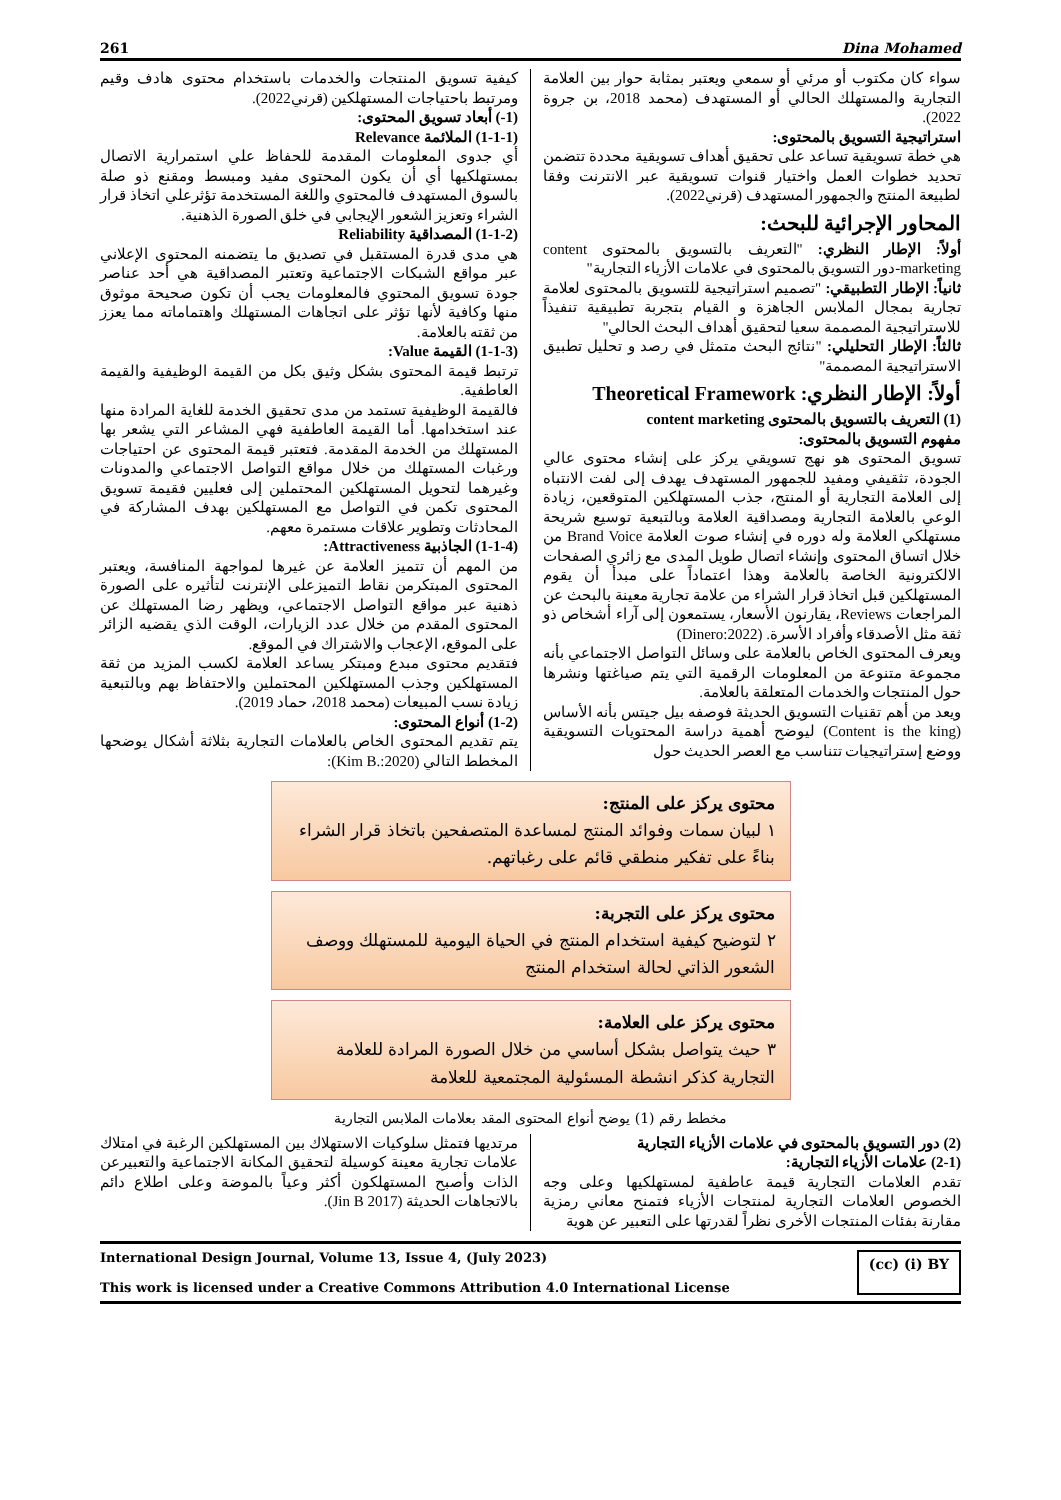261 Dina Mohamed
سواء كان مكتوب أو مرئي أو سمعي ويعتبر بمثابة حوار بين العلامة التجارية والمستهلك الحالي أو المستهدف (محمد 2018، بن جروة 2022).
استراتيجية التسويق بالمحتوى:
هي خطة تسويقية تساعد على تحقيق أهداف تسويقية محددة تتضمن تحديد خطوات العمل واختيار قنوات تسويقية عبر الانترنت وفقا لطبيعة المنتج والجمهور المستهدف (قرني2022).
المحاور الإجرائية للبحث:
أولاً: الإطار النظري: "التعريف بالتسويق بالمحتوى content marketing-دور التسويق بالمحتوى في علامات الأزياء التجارية"
ثانياً: الإطار التطبيقي: "تصميم استراتيجية للتسويق بالمحتوى لعلامة تجارية بمجال الملابس الجاهزة و القيام بتجربة تطبيقية تنفيذاً للاستراتيجية المصممة سعيا لتحقيق أهداف البحث الحالي"
ثالثاً: الإطار التحليلي: "نتائج البحث متمثل في رصد و تحليل تطبيق الاستراتيجية المصممة"
أولاً: الإطار النظري: Theoretical Framework
(1) التعريف بالتسويق بالمحتوى content marketing
مفهوم التسويق بالمحتوى:
تسويق المحتوى هو نهج تسويقي يركز على إنشاء محتوى عالي الجودة، تثقيفي ومفيد للجمهور المستهدف يهدف إلى لفت الانتباه إلى العلامة التجارية أو المنتج، جذب المستهلكين المتوقعين، زيادة الوعي بالعلامة التجارية ومصداقية العلامة وبالتبعية توسيع شريحة مستهلكي العلامة وله دوره في إنشاء صوت العلامة Brand Voice من خلال اتساق المحتوى وإنشاء اتصال طويل المدى مع زائري الصفحات الالكترونية الخاصة بالعلامة وهذا اعتماداً على مبدأ أن يقوم المستهلكين قبل اتخاذ قرار الشراء من علامة تجارية معينة بالبحث عن المراجعات Reviews، يقارنون الأسعار، يستمعون إلى آراء أشخاص ذو ثقة مثل الأصدقاء وأفراد الأسرة. (Dinero:2022)
ويعرف المحتوى الخاص بالعلامة على وسائل التواصل الاجتماعي بأنه مجموعة متنوعة من المعلومات الرقمية التي يتم صياغتها ونشرها حول المنتجات والخدمات المتعلقة بالعلامة.
ويعد من أهم تقنيات التسويق الحديثة فوصفه بيل جيتس بأنه الأساس (Content is the king) ليوضح أهمية دراسة المحتويات التسويقية ووضع إستراتيجيات تتناسب مع العصر الحديث حول
كيفية تسويق المنتجات والخدمات باستخدام محتوى هادف وقيم ومرتبط باحتياجات المستهلكين (قرني2022).
(1-) أبعاد تسويق المحتوى:
(1-1-1) الملائمة Relevance
أي جدوى المعلومات المقدمة للحفاظ علي استمرارية الاتصال بمستهلكيها أي أن يكون المحتوى مفيد ومبسط ومقنع ذو صلة بالسوق المستهدف فالمحتوي واللغة المستخدمة تؤثرعلي اتخاذ قرار الشراء وتعزيز الشعور الإيجابي في خلق الصورة الذهنية.
(1-1-2) المصداقية Reliability
هي مدى قدرة المستقبل في تصديق ما يتضمنه المحتوى الإعلاني عبر مواقع الشبكات الاجتماعية وتعتبر المصداقية هي أحد عناصر جودة تسويق المحتوي فالمعلومات يجب أن تكون صحيحة موثوق منها وكافية لأنها تؤثر على اتجاهات المستهلك واهتماماته مما يعزز من ثقته بالعلامة.
(1-1-3) القيمة Value:
ترتبط قيمة المحتوى بشكل وثيق بكل من القيمة الوظيفية والقيمة العاطفية.
فالقيمة الوظيفية تستمد من مدى تحقيق الخدمة للغاية المرادة منها عند استخدامها. أما القيمة العاطفية فهي المشاعر التي يشعر بها المستهلك من الخدمة المقدمة. فتعتبر قيمة المحتوى عن احتياجات ورغبات المستهلك من خلال مواقع التواصل الاجتماعي والمدونات وغيرهما لتحويل المستهلكين المحتملين إلى فعليين فقيمة تسويق المحتوى تكمن في التواصل مع المستهلكين بهدف المشاركة في المحادثات وتطوير علاقات مستمرة معهم.
(1-1-4) الجاذبية Attractiveness:
من المهم أن تتميز العلامة عن غيرها لمواجهة المنافسة، ويعتبر المحتوى المبتكرمن نقاط التميزعلى الإنترنت لتأثيره على الصورة ذهنية عبر مواقع التواصل الاجتماعي، ويظهر رضا المستهلك عن المحتوى المقدم من خلال عدد الزيارات، الوقت الذي يقضيه الزائر على الموقع، الإعجاب والاشتراك في الموقع.
فتقديم محتوى مبدع ومبتكر يساعد العلامة لكسب المزيد من ثقة المستهلكين وجذب المستهلكين المحتملين والاحتفاظ بهم وبالتبعية زيادة نسب المبيعات (محمد 2018، حماد 2019).
(1-2) أنواع المحتوى:
يتم تقديم المحتوى الخاص بالعلامات التجارية بثلاثة أشكال يوضحها المخطط التالي (Kim B.:2020):
محتوى يركز على المنتج:
١ لبيان سمات وفوائد المنتج لمساعدة المتصفحين باتخاذ قرار الشراء بناءً على تفكير منطقي قائم على رغباتهم.
محتوى يركز على التجربة:
٢ لتوضيح كيفية استخدام المنتج في الحياة اليومية للمستهلك ووصف الشعور الذاتي لحالة استخدام المنتج
محتوى يركز على العلامة:
٣ حيث يتواصل بشكل أساسي من خلال الصورة المرادة للعلامة التجارية كذكر انشطة المسئولية المجتمعية للعلامة
مخطط رقم (1) يوضح أنواع المحتوى المقد بعلامات الملابس التجارية
(2) دور التسويق بالمحتوى في علامات الأزياء التجارية
(2-1) علامات الأزياء التجارية:
تقدم العلامات التجارية قيمة عاطفية لمستهلكيها وعلى وجه الخصوص العلامات التجارية لمنتجات الأزياء فتمنح معاني رمزية مقارنة بفئات المنتجات الأخرى نظراً لقدرتها على التعبير عن هوية
مرتديها فتمثل سلوكيات الاستهلاك بين المستهلكين الرغبة في امتلاك علامات تجارية معينة كوسيلة لتحقيق المكانة الاجتماعية والتعبيرعن الذات وأصبح المستهلكون أكثر وعياً بالموضة وعلى اطلاع دائم بالاتجاهات الحديثة (Jin B 2017).
International Design Journal, Volume 13, Issue 4, (July 2023)
This work is licensed under a Creative Commons Attribution 4.0 International License
(cc) (i) BY